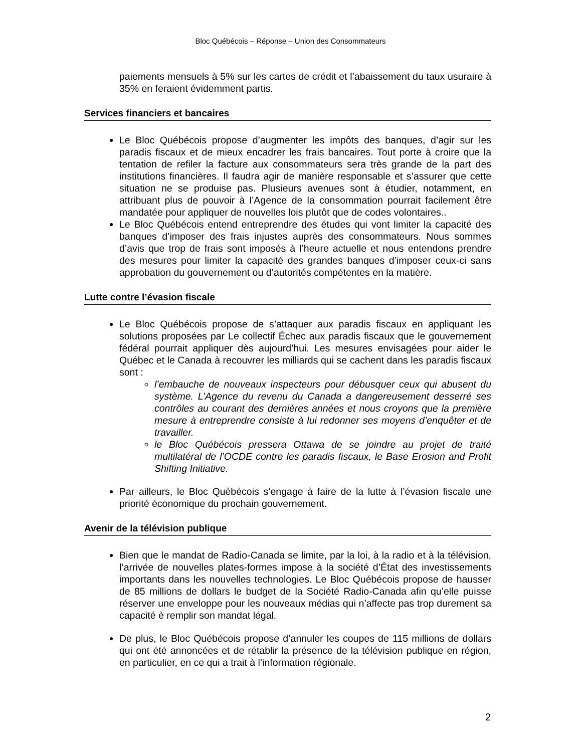Bloc Québécois – Réponse – Union des Consommateurs
paiements mensuels à 5% sur les cartes de crédit et l’abaissement du taux usuraire à 35% en feraient évidemment partis.
Services financiers et bancaires
Le Bloc Québécois propose d’augmenter les impôts des banques, d’agir sur les paradis fiscaux et de mieux encadrer les frais bancaires. Tout porte à croire que la tentation de refiler la facture aux consommateurs sera très grande de la part des institutions financières. Il faudra agir de manière responsable et s’assurer que cette situation ne se produise pas. Plusieurs avenues sont à étudier, notamment, en attribuant plus de pouvoir à l’Agence de la consommation pourrait facilement être mandatée pour appliquer de nouvelles lois plutôt que de codes volontaires..
Le Bloc Québécois entend entreprendre des études qui vont limiter la capacité des banques d’imposer des frais injustes auprès des consommateurs. Nous sommes d’avis que trop de frais sont imposés à l’heure actuelle et nous entendons prendre des mesures pour limiter la capacité des grandes banques d’imposer ceux-ci sans approbation du gouvernement ou d’autorités compétentes en la matière.
Lutte contre l’évasion fiscale
Le Bloc Québécois propose de s’attaquer aux paradis fiscaux en appliquant les solutions proposées par Le collectif Échec aux paradis fiscaux que le gouvernement fédéral pourrait appliquer dès aujourd’hui. Les mesures envisagées pour aider le Québec et le Canada à recouvrer les milliards qui se cachent dans les paradis fiscaux sont :
l’embauche de nouveaux inspecteurs pour débusquer ceux qui abusent du système. L’Agence du revenu du Canada a dangereusement desserré ses contrôles au courant des dernières années et nous croyons que la première mesure à entreprendre consiste à lui redonner ses moyens d’enquêter et de travailler.
le Bloc Québécois pressera Ottawa de se joindre au projet de traité multilatéral de l’OCDE contre les paradis fiscaux, le Base Erosion and Profit Shifting Initiative.
Par ailleurs, le Bloc Québécois s’engage à faire de la lutte à l’évasion fiscale une priorité économique du prochain gouvernement.
Avenir de la télévision publique
Bien que le mandat de Radio-Canada se limite, par la loi, à la radio et à la télévision, l’arrivée de nouvelles plates-formes impose à la société d’État des investissements importants dans les nouvelles technologies. Le Bloc Québécois propose de hausser de 85 millions de dollars le budget de la Société Radio-Canada afin qu’elle puisse réserver une enveloppe pour les nouveaux médias qui n’affecte pas trop durement sa capacité è remplir son mandat légal.
De plus, le Bloc Québécois propose d’annuler les coupes de 115 millions de dollars qui ont été annoncées et de rétablir la présence de la télévision publique en région, en particulier, en ce qui a trait à l’information régionale.
2